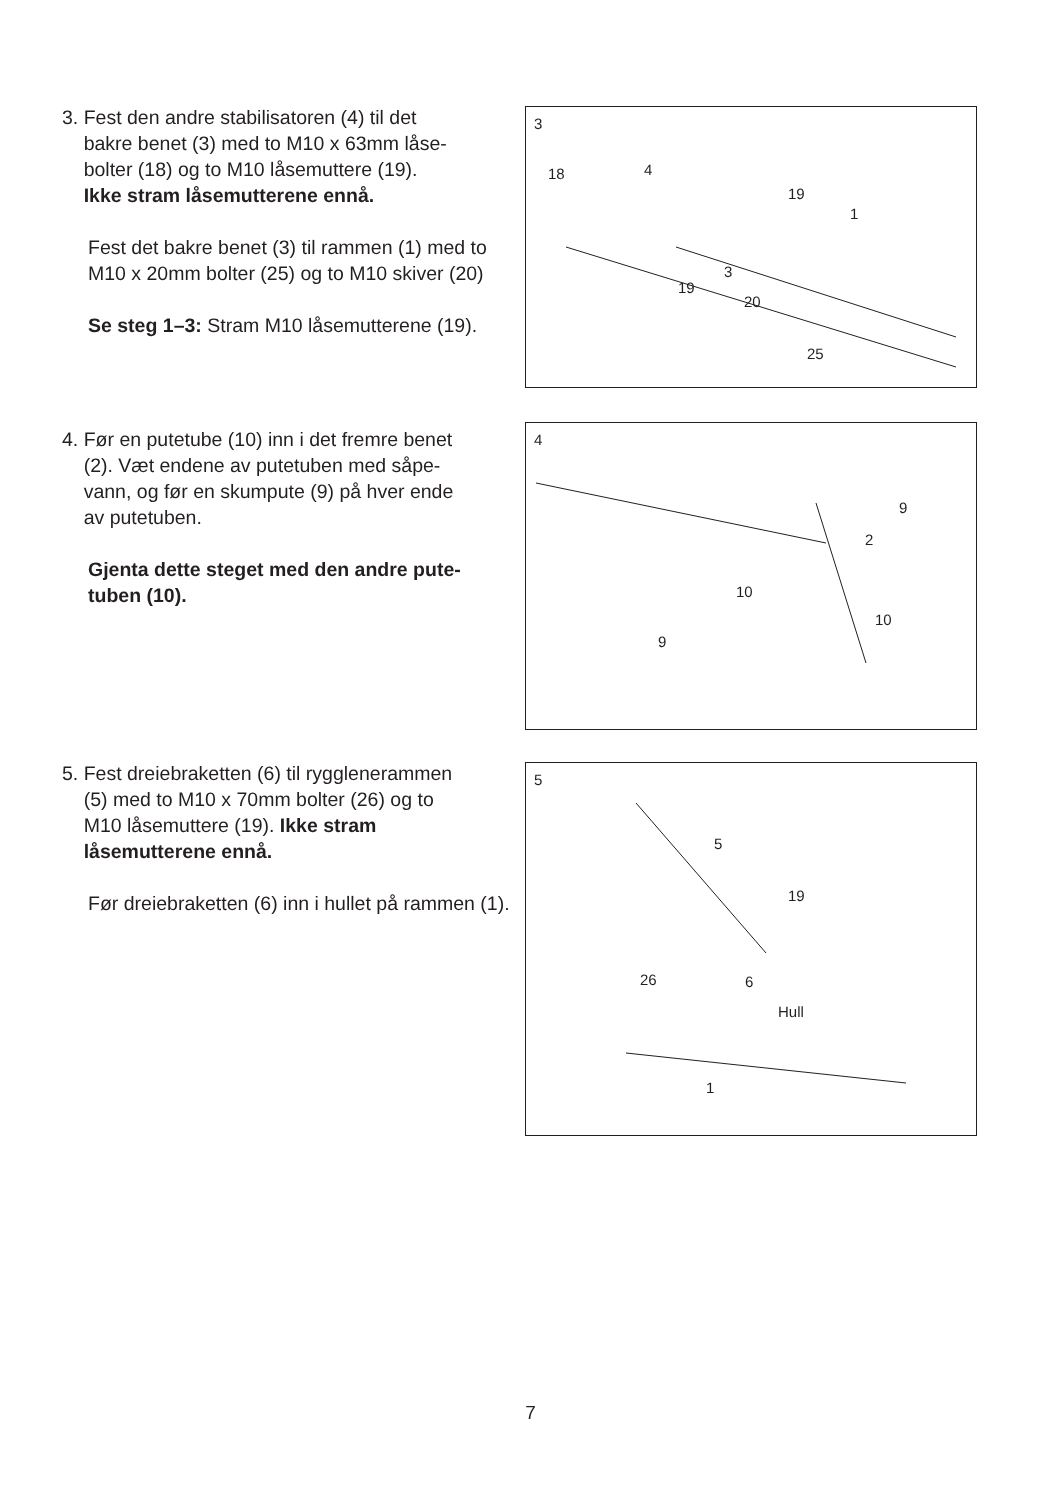3. Fest den andre stabilisatoren (4) til det
bakre benet (3) med to M10 x 63mm låse-
bolter (18) og to M10 låsemuttere (19).
Ikke stram låsemutterene ennå.
Fest det bakre benet (3) til rammen (1) med to M10 x 20mm bolter (25) og to M10 skiver (20)
Se steg 1–3: Stram M10 låsemutterene (19).
3
18 4
19
1
3
19
20
25
4. Før en putetube (10) inn i det fremre benet
(2). Væt endene av putetuben med såpe-
vann, og før en skumpute (9) på hver ende
av putetuben.
Gjenta dette steget med den andre pute-tuben (10).
4
9
2
10
10
9
5. Fest dreiebraketten (6) til rygglenerammen
(5) med to M10 x 70mm bolter (26) og to
M10 låsemuttere (19). Ikke stram
låsemutterene ennå.
Før dreiebraketten (6) inn i hullet på rammen (1).
5
5
19
26 6
Hull
1
7